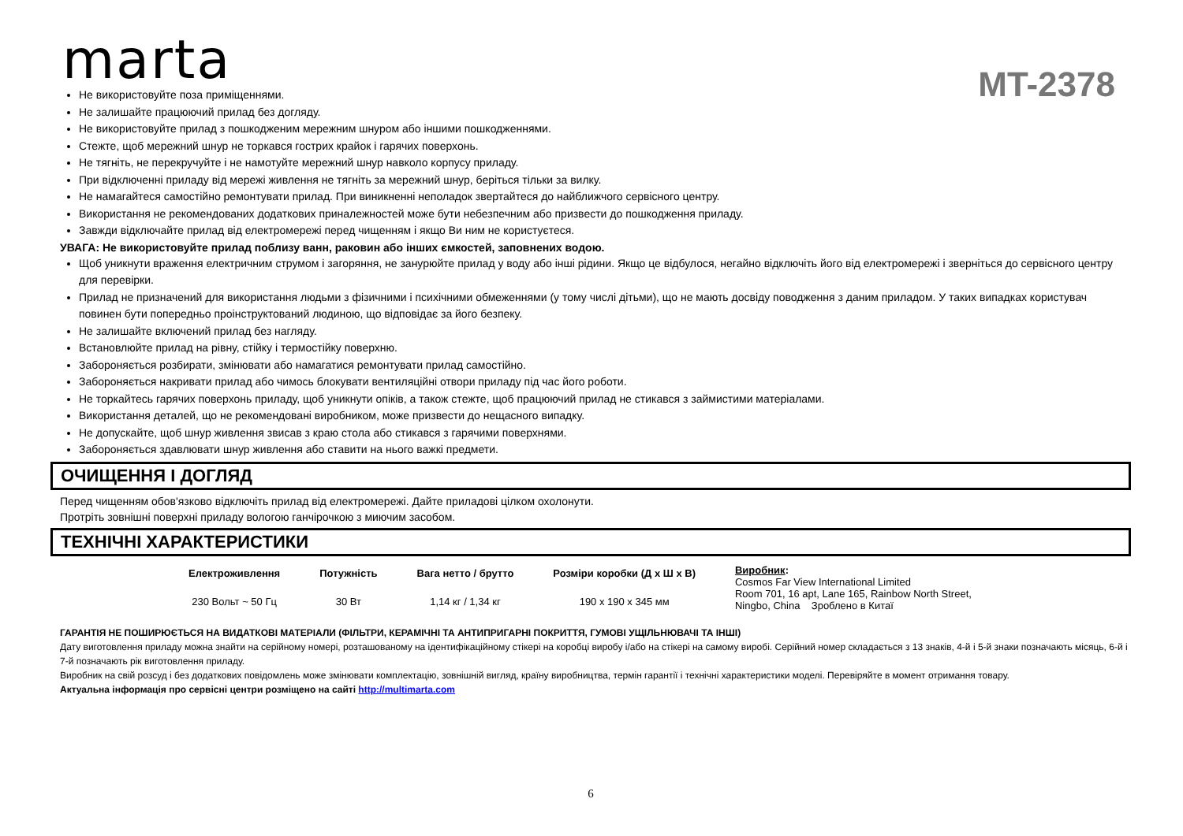marta
MT-2378
Не використовуйте поза приміщеннями.
Не залишайте працюючий прилад без догляду.
Не використовуйте прилад з пошкодженим мережним шнуром або іншими пошкодженнями.
Стежте, щоб мережний шнур не торкався гострих крайок і гарячих поверхонь.
Не тягніть, не перекручуйте і не намотуйте мережний шнур навколо корпусу приладу.
При відключенні приладу від мережі живлення не тягніть за мережний шнур, беріться тільки за вилку.
Не намагайтеся самостійно ремонтувати прилад. При виникненні неполадок звертайтеся до найближчого сервісного центру.
Використання не рекомендованих додаткових приналежностей може бути небезпечним або призвести до пошкодження приладу.
Завжди відключайте прилад від електромережі перед чищенням і якщо Ви ним не користуєтеся.
УВАГА: Не використовуйте прилад поблизу ванн, раковин або інших ємкостей, заповнених водою.
Щоб уникнути враження електричним струмом і загоряння, не занурюйте прилад у воду або інші рідини. Якщо це відбулося, негайно відключіть його від електромережі і зверніться до сервісного центру для перевірки.
Прилад не призначений для використання людьми з фізичними і психічними обмеженнями (у тому числі дітьми), що не мають досвіду поводження з даним приладом. У таких випадках користувач повинен бути попередньо проінструктований людиною, що відповідає за його безпеку.
Не залишайте включений прилад без нагляду.
Встановлюйте прилад на рівну, стійку і термостійку поверхню.
Забороняється розбирати, змінювати або намагатися ремонтувати прилад самостійно.
Забороняється накривати прилад або чимось блокувати вентиляційні отвори приладу під час його роботи.
Не торкайтесь гарячих поверхонь приладу, щоб уникнути опіків, а також стежте, щоб працюючий прилад не стикався з займистими матеріалами.
Використання деталей, що не рекомендовані виробником, може призвести до нещасного випадку.
Не допускайте, щоб шнур живлення звисав з краю стола або стикався з гарячими поверхнями.
Забороняється здавлювати шнур живлення або ставити на нього важкі предмети.
ОЧИЩЕННЯ І ДОГЛЯД
Перед чищенням обов'язково відключіть прилад від електромережі. Дайте приладові цілком охолонути.
Протріть зовнішні поверхні приладу вологою ганчірочкою з миючим засобом.
ТЕХНІЧНІ ХАРАКТЕРИСТИКИ
| Електроживлення | Потужність | Вага нетто / брутто | Розміри коробки (Д х Ш х В) | Виробник : Cosmos Far View International Limited Room 701, 16 apt, Lane 165, Rainbow North Street, Ningbo, China Зроблено в Китаї |
| 230 Вольт ~ 50 Гц | 30 Вт | 1,14 кг / 1,34 кг | 190 х 190 х 345 мм | |
ГАРАНТІЯ НЕ ПОШИРЮЄТЬСЯ НА ВИДАТКОВІ МАТЕРІАЛИ (ФІЛЬТРИ, КЕРАМІЧНІ ТА АНТИПРИГАРНІ ПОКРИТТЯ, ГУМОВІ УЩІЛЬНЮВАЧІ ТА ІНШІ)
Дату виготовлення приладу можна знайти на серійному номері, розташованому на ідентифікаційному стікері на коробці виробу і/або на стікері на самому виробі. Серійний номер складається з 13 знаків, 4-й і 5-й знаки позначають місяць, 6-й і 7-й позначають рік виготовлення приладу.
Виробник на свій розсуд і без додаткових повідомлень може змінювати комплектацію, зовнішній вигляд, країну виробництва, термін гарантії і технічні характеристики моделі. Перевіряйте в момент отримання товару.
Актуальна інформація про сервісні центри розміщено на сайті http://multimarta.com
6